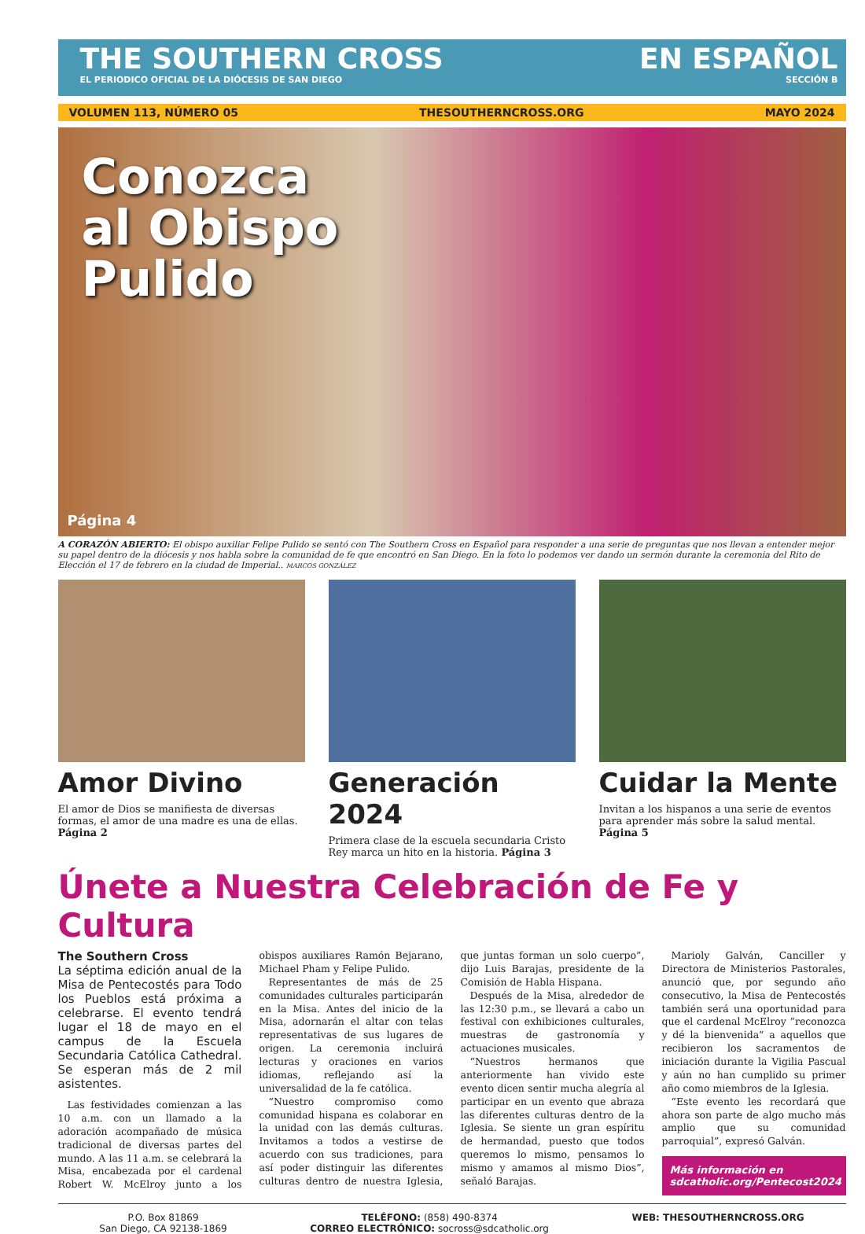THE SOUTHERN CROSS
EL PERIODICO OFICIAL DE LA DIÓCESIS DE SAN DIEGO
EN ESPAÑOL
SECCIÓN B
VOLUMEN 113, NÚMERO 05 THESOUTHERNCROSS.ORG MAYO 2024
Conozca
al Obispo
Pulido
Página 4
A CORAZÓN ABIERTO: El obispo auxiliar Felipe Pulido se sentó con The Southern Cross en Español para responder a una serie de preguntas que nos llevan a entender mejor su papel dentro de la diócesis y nos habla sobre la comunidad de fe que encontró en San Diego. En la foto lo podemos ver dando un sermón durante la ceremonia del Rito de Elección el 17 de febrero en la ciudad de Imperial.. MARCOS GONZÁLEZ
Amor Divino
El amor de Dios se manifiesta de diversas formas, el amor de una madre es una de ellas. Página 2
Generación 2024
Primera clase de la escuela secundaria Cristo Rey marca un hito en la historia. Página 3
Cuidar la Mente
Invitan a los hispanos a una serie de eventos para aprender más sobre la salud mental. Página 5
Únete a Nuestra Celebración de Fe y Cultura
The Southern Cross
La séptima edición anual de la Misa de Pentecostés para Todo los Pueblos está próxima a celebrarse. El evento tendrá lugar el 18 de mayo en el campus de la Escuela Secundaria Católica Cathedral. Se esperan más de 2 mil asistentes.
Las festividades comienzan a las 10 a.m. con un llamado a la adoración acompañado de música tradicional de diversas partes del mundo. A las 11 a.m. se celebrará la Misa, encabezada por el cardenal Robert W. McElroy junto a los obispos auxiliares Ramón Bejarano, Michael Pham y Felipe Pulido.
Representantes de más de 25 comunidades culturales participarán en la Misa. Antes del inicio de la Misa, adornarán el altar con telas representativas de sus lugares de origen. La ceremonia incluirá lecturas y oraciones en varios idiomas, reflejando así la universalidad de la fe católica.
“Nuestro compromiso como comunidad hispana es colaborar en la unidad con las demás culturas. Invitamos a todos a vestirse de acuerdo con sus tradiciones, para así poder distinguir las diferentes culturas dentro de nuestra Iglesia, que juntas forman un solo cuerpo”, dijo Luis Barajas, presidente de la Comisión de Habla Hispana.
Después de la Misa, alrededor de las 12:30 p.m., se llevará a cabo un festival con exhibiciones culturales, muestras de gastronomía y actuaciones musicales.
“Nuestros hermanos que anteriormente han vivido este evento dicen sentir mucha alegría al participar en un evento que abraza las diferentes culturas dentro de la Iglesia. Se siente un gran espíritu de hermandad, puesto que todos queremos lo mismo, pensamos lo mismo y amamos al mismo Dios”, señaló Barajas.
Marioly Galván, Canciller y Directora de Ministerios Pastorales, anunció que, por segundo año consecutivo, la Misa de Pentecostés también será una oportunidad para que el cardenal McElroy “reconozca y dé la bienvenida” a aquellos que recibieron los sacramentos de iniciación durante la Vigilia Pascual y aún no han cumplido su primer año como miembros de la Iglesia.
“Este evento les recordará que ahora son parte de algo mucho más amplio que su comunidad parroquial”, expresó Galván.
Más información en
sdcatholic.org/Pentecost2024
P.O. Box 81869
San Diego, CA 92138-1869
TELÉFONO: (858) 490-8374
CORREO ELECTRÓNICO: socross@sdcatholic.org
WEB: THESOUTHERNCROSS.ORG